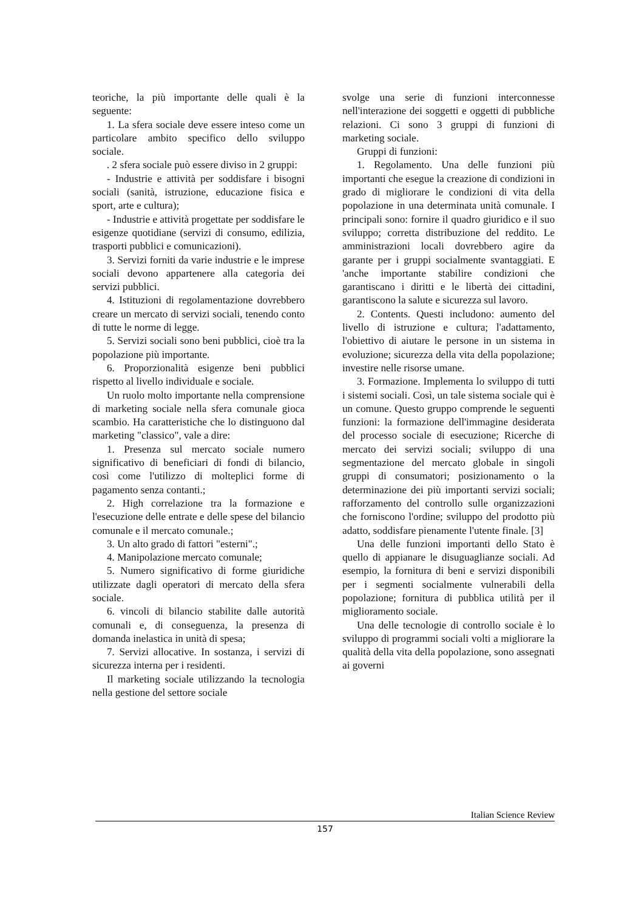teoriche, la più importante delle quali è la seguente:
1. La sfera sociale deve essere inteso come un particolare ambito specifico dello sviluppo sociale.
. 2 sfera sociale può essere diviso in 2 gruppi:
- Industrie e attività per soddisfare i bisogni sociali (sanità, istruzione, educazione fisica e sport, arte e cultura);
- Industrie e attività progettate per soddisfare le esigenze quotidiane (servizi di consumo, edilizia, trasporti pubblici e comunicazioni).
3. Servizi forniti da varie industrie e le imprese sociali devono appartenere alla categoria dei servizi pubblici.
4. Istituzioni di regolamentazione dovrebbero creare un mercato di servizi sociali, tenendo conto di tutte le norme di legge.
5. Servizi sociali sono beni pubblici, cioè tra la popolazione più importante.
6. Proporzionalità esigenze beni pubblici rispetto al livello individuale e sociale.
Un ruolo molto importante nella comprensione di marketing sociale nella sfera comunale gioca scambio. Ha caratteristiche che lo distinguono dal marketing "classico", vale a dire:
1. Presenza sul mercato sociale numero significativo di beneficiari di fondi di bilancio, così come l'utilizzo di molteplici forme di pagamento senza contanti.;
2. High correlazione tra la formazione e l'esecuzione delle entrate e delle spese del bilancio comunale e il mercato comunale.;
3. Un alto grado di fattori "esterni".;
4. Manipolazione mercato comunale;
5. Numero significativo di forme giuridiche utilizzate dagli operatori di mercato della sfera sociale.
6. vincoli di bilancio stabilite dalle autorità comunali e, di conseguenza, la presenza di domanda inelastica in unità di spesa;
7. Servizi allocative. In sostanza, i servizi di sicurezza interna per i residenti.
Il marketing sociale utilizzando la tecnologia nella gestione del settore sociale
svolge una serie di funzioni interconnesse nell'interazione dei soggetti e oggetti di pubbliche relazioni. Ci sono 3 gruppi di funzioni di marketing sociale.
Gruppi di funzioni:
1. Regolamento. Una delle funzioni più importanti che esegue la creazione di condizioni in grado di migliorare le condizioni di vita della popolazione in una determinata unità comunale. I principali sono: fornire il quadro giuridico e il suo sviluppo; corretta distribuzione del reddito. Le amministrazioni locali dovrebbero agire da garante per i gruppi socialmente svantaggiati. E 'anche importante stabilire condizioni che garantiscano i diritti e le libertà dei cittadini, garantiscono la salute e sicurezza sul lavoro.
2. Contents. Questi includono: aumento del livello di istruzione e cultura; l'adattamento, l'obiettivo di aiutare le persone in un sistema in evoluzione; sicurezza della vita della popolazione; investire nelle risorse umane.
3. Formazione. Implementa lo sviluppo di tutti i sistemi sociali. Così, un tale sistema sociale qui è un comune. Questo gruppo comprende le seguenti funzioni: la formazione dell'immagine desiderata del processo sociale di esecuzione; Ricerche di mercato dei servizi sociali; sviluppo di una segmentazione del mercato globale in singoli gruppi di consumatori; posizionamento o la determinazione dei più importanti servizi sociali; rafforzamento del controllo sulle organizzazioni che forniscono l'ordine; sviluppo del prodotto più adatto, soddisfare pienamente l'utente finale. [3]
Una delle funzioni importanti dello Stato è quello di appianare le disuguaglianze sociali. Ad esempio, la fornitura di beni e servizi disponibili per i segmenti socialmente vulnerabili della popolazione; fornitura di pubblica utilità per il miglioramento sociale.
Una delle tecnologie di controllo sociale è lo sviluppo di programmi sociali volti a migliorare la qualità della vita della popolazione, sono assegnati ai governi
Italian Science Review
157